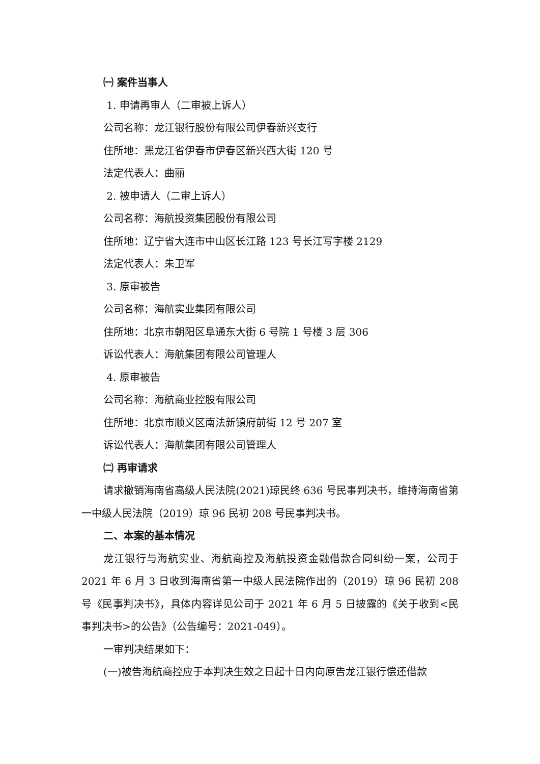㈠ 案件当事人
1. 申请再审人（二审被上诉人）
公司名称：龙江银行股份有限公司伊春新兴支行
住所地：黑龙江省伊春市伊春区新兴西大街 120 号
法定代表人：曲丽
2. 被申请人（二审上诉人）
公司名称：海航投资集团股份有限公司
住所地：辽宁省大连市中山区长江路 123 号长江写字楼 2129
法定代表人：朱卫军
3. 原审被告
公司名称：海航实业集团有限公司
住所地：北京市朝阳区阜通东大街 6 号院 1 号楼 3 层 306
诉讼代表人：海航集团有限公司管理人
4. 原审被告
公司名称：海航商业控股有限公司
住所地：北京市顺义区南法新镇府前街 12 号 207 室
诉讼代表人：海航集团有限公司管理人
㈡ 再审请求
请求撤销海南省高级人民法院(2021)琼民终 636 号民事判决书，维持海南省第一中级人民法院（2019）琼 96 民初 208 号民事判决书。
二、本案的基本情况
龙江银行与海航实业、海航商控及海航投资金融借款合同纠纷一案，公司于 2021 年 6 月 3 日收到海南省第一中级人民法院作出的（2019）琼 96 民初 208 号《民事判决书》，具体内容详见公司于 2021 年 6 月 5 日披露的《关于收到<民事判决书>的公告》（公告编号：2021-049）。
一审判决结果如下：
(一)被告海航商控应于本判决生效之日起十日内向原告龙江银行偿还借款